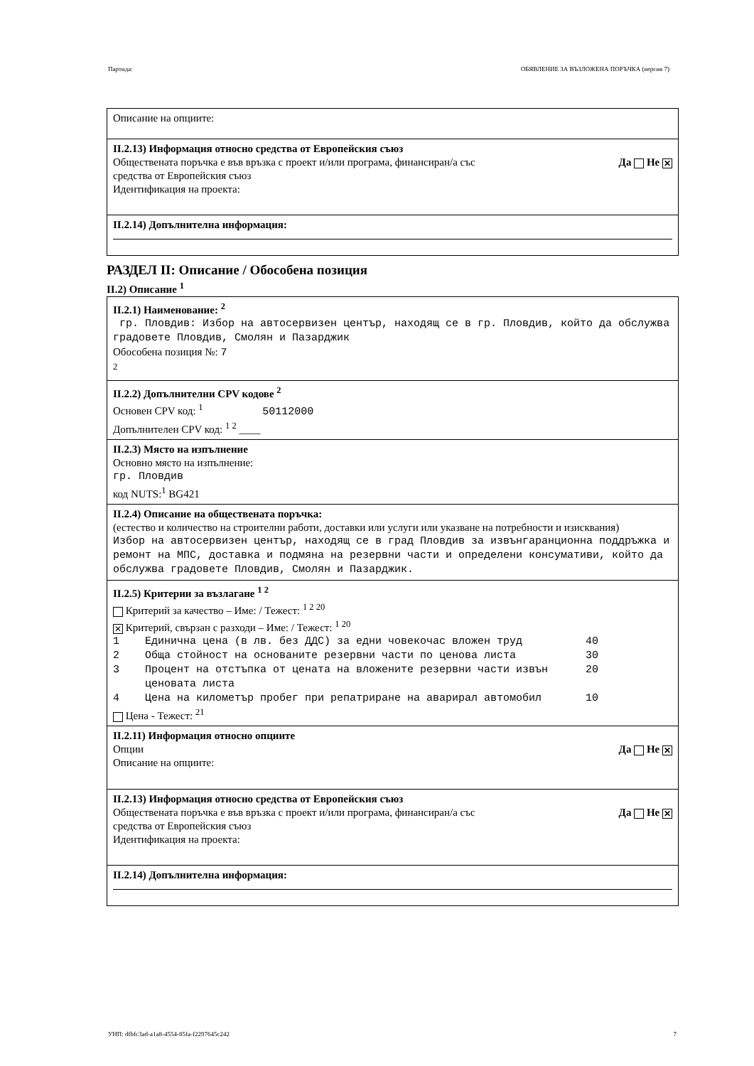Партида: ОБЯВЛЕНИЕ ЗА ВЪЗЛОЖЕНА ПОРЪЧКА (версия 7)
Описание на опциите:
II.2.13) Информация относно средства от Европейския съюз
Обществената поръчка е във връзка с проект и/или програма, финансиран/а със
средства от Европейския съюз Да Не ✕
Идентификация на проекта:
II.2.14) Допълнителна информация:
РАЗДЕЛ II: Описание / Обособена позиция
II.2) Описание <sup>1</sup>
II.2.1) Наименование: <sup>2</sup>
гр. Пловдив: Избор на автосервизен център, находящ се в гр. Пловдив, който да обслужва градовете Пловдив, Смолян и Пазарджик
Обособена позиция №: 7
<sup>2</sup>
II.2.2) Допълнителни CPV кодове <sup>2</sup>
Основен CPV код: <sup>1</sup> 50112000
Допълнителен CPV код: <sup>1 2</sup> ____
II.2.3) Място на изпълнение
Основно място на изпълнение:
гр. Пловдив
код NUTS:<sup>1</sup> BG421
II.2.4) Описание на обществената поръчка:
(естество и количество на строителни работи, доставки или услуги или указване на потребности и изисквания)
Избор на автосервизен център, находящ се в град Пловдив за извънгаранционна поддръжка и ремонт на МПС, доставка и подмяна на резервни части и определени консумативи, който да обслужва градовете Пловдив, Смолян и Пазарджик.
II.2.5) Критерии за възлагане <sup>1 2</sup>
Критерий за качество – Име: / Тежест: <sup>1 2 20</sup>
✕ Критерий, свързан с разходи – Име: / Тежест: <sup>1 20</sup>
1 Единична цена (в лв. без ДДС) за едни човекочас вложен труд 40 2 Обща стойност на основаните резервни части по ценова листа 30 3 Процент на отстъпка от цената на вложените резервни части извън ценовата листа 20 4 Цена на километър пробег при репатриране на аварирал автомобил 10
Цена - Тежест: <sup>21</sup>
II.2.11) Информация относно опциите
Опции Да Не ✕
Описание на опциите:
II.2.13) Информация относно средства от Европейския съюз
Обществената поръчка е във връзка с проект и/или програма, финансиран/а със
средства от Европейския съюз Да Не ✕
Идентификация на проекта:
II.2.14) Допълнителна информация:
УНП: dfbfc3ad-a1a8-4554-85fa-f2297645c242 7